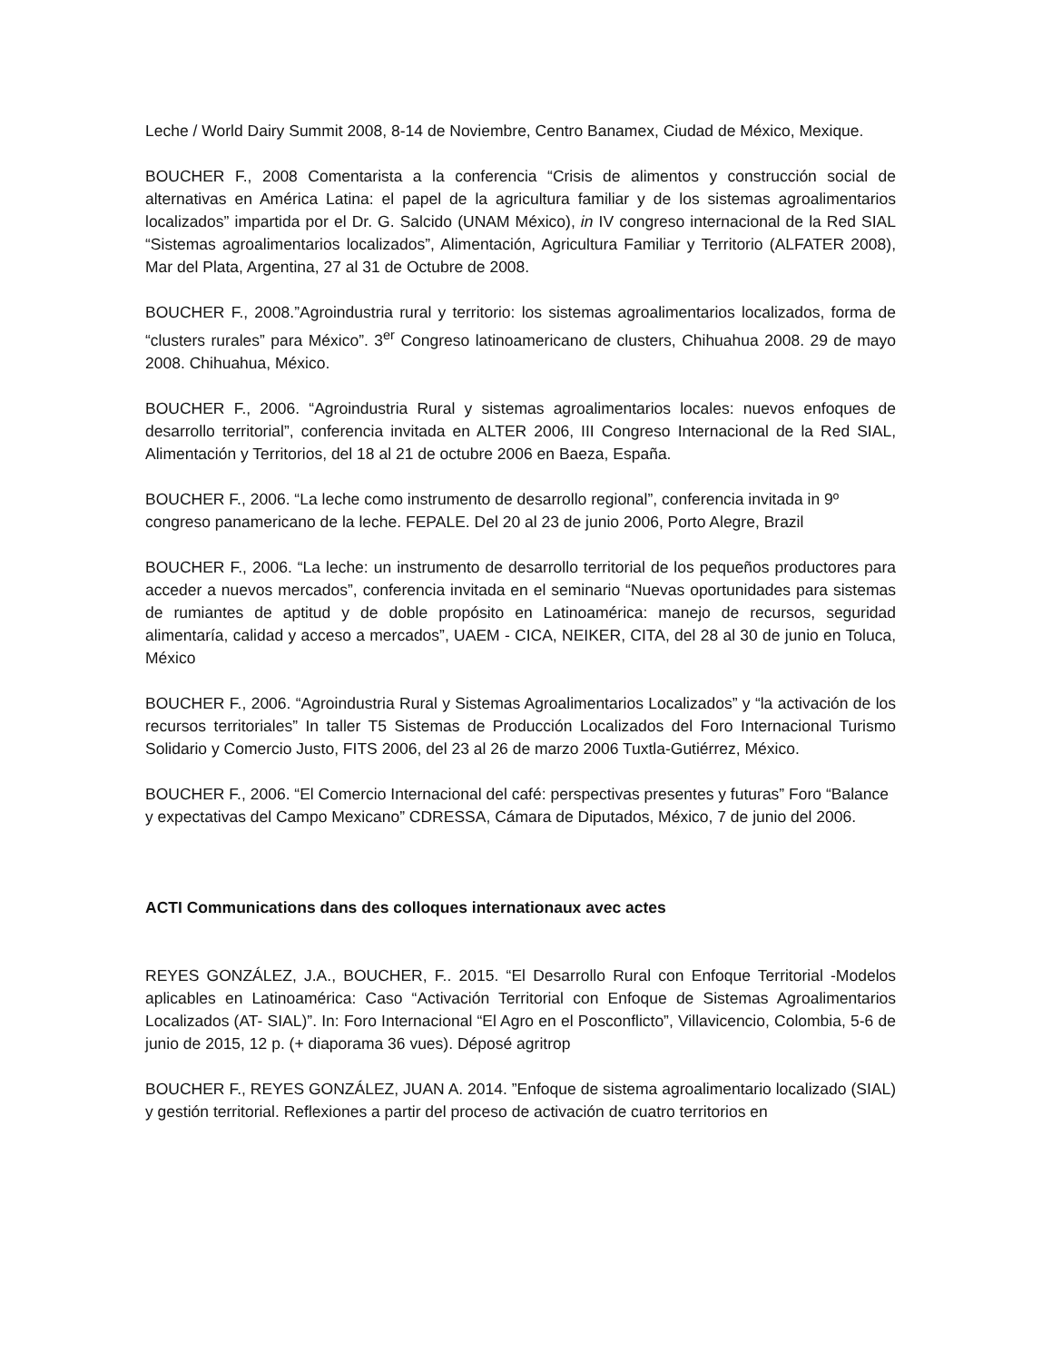Leche / World Dairy Summit 2008, 8-14 de Noviembre, Centro Banamex, Ciudad de México, Mexique.
BOUCHER F., 2008 Comentarista a la conferencia “Crisis de alimentos y construcción social de alternativas en América Latina: el papel de la agricultura familiar y de los sistemas agroalimentarios localizados” impartida por el Dr. G. Salcido (UNAM México), in IV congreso internacional de la Red SIAL “Sistemas agroalimentarios localizados”, Alimentación, Agricultura Familiar y Territorio (ALFATER 2008), Mar del Plata, Argentina, 27 al 31 de Octubre de 2008.
BOUCHER F., 2008.”Agroindustria rural y territorio: los sistemas agroalimentarios localizados, forma de “clusters rurales” para México”. 3<sup>er</sup> Congreso latinoamericano de clusters, Chihuahua 2008. 29 de mayo 2008. Chihuahua, México.
BOUCHER F., 2006. “Agroindustria Rural y sistemas agroalimentarios locales: nuevos enfoques de desarrollo territorial”, conferencia invitada en ALTER 2006, III Congreso Internacional de la Red SIAL, Alimentación y Territorios, del 18 al 21 de octubre 2006 en Baeza, España.
BOUCHER F., 2006. “La leche como instrumento de desarrollo regional”, conferencia invitada in 9º congreso panamericano de la leche. FEPALE. Del 20 al 23 de junio 2006, Porto Alegre, Brazil
BOUCHER F., 2006. “La leche: un instrumento de desarrollo territorial de los pequeños productores para acceder a nuevos mercados”, conferencia invitada en el seminario “Nuevas oportunidades para sistemas de rumiantes de aptitud y de doble propósito en Latinoamérica: manejo de recursos, seguridad alimentaría, calidad y acceso a mercados”, UAEM - CICA, NEIKER, CITA, del 28 al 30 de junio en Toluca, México
BOUCHER F., 2006. “Agroindustria Rural y Sistemas Agroalimentarios Localizados” y “la activación de los recursos territoriales” In taller T5 Sistemas de Producción Localizados del Foro Internacional Turismo Solidario y Comercio Justo, FITS 2006, del 23 al 26 de marzo 2006 Tuxtla-Gutiérrez, México.
BOUCHER F., 2006. “El Comercio Internacional del café: perspectivas presentes y futuras” Foro “Balance y expectativas del Campo Mexicano” CDRESSA, Cámara de Diputados, México, 7 de junio del 2006.
ACTI Communications dans des colloques internationaux avec actes
REYES GONZÁLEZ, J.A., BOUCHER, F.. 2015. “El Desarrollo Rural con Enfoque Territorial -Modelos aplicables en Latinoamérica: Caso “Activación Territorial con Enfoque de Sistemas Agroalimentarios Localizados (AT- SIAL)”. In: Foro Internacional “El Agro en el Posconflicto”, Villavicencio, Colombia, 5-6 de junio de 2015, 12 p. (+ diaporama 36 vues). Déposé agritrop
BOUCHER F., REYES GONZÁLEZ, JUAN A. 2014. ”Enfoque de sistema agroalimentario localizado (SIAL) y gestión territorial. Reflexiones a partir del proceso de activación de cuatro territorios en